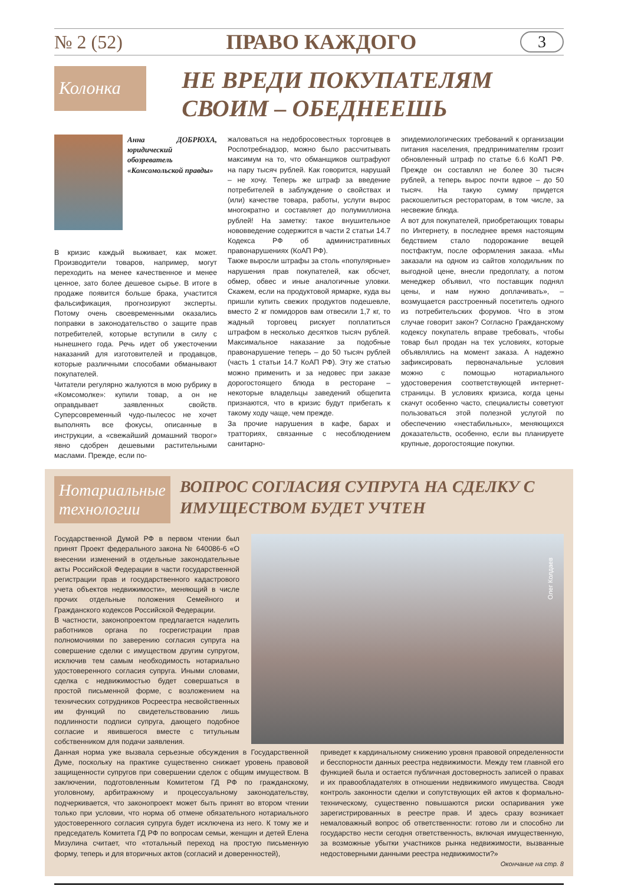№ 2 (52) ПРАВО КАЖДОГО 3
Колонка
НЕ ВРЕДИ ПОКУПАТЕЛЯМ СВОИМ – ОБЕДНЕЕШЬ
Анна ДОБРЮХА, юридический обозреватель «Комсомольской правды»
В кризис каждый выживает, как может. Производители товаров, например, могут переходить на менее качественное и менее ценное, зато более дешевое сырье. В итоге в продаже появится больше брака, участится фальсификация, прогнозируют эксперты. Потому очень своевременными оказались поправки в законодательство о защите прав потребителей, которые вступили в силу с нынешнего года. Речь идет об ужесточении наказаний для изготовителей и продавцов, которые различными способами обманывают покупателей.
Читатели регулярно жалуются в мою рубрику в «Комсомолке»: купили товар, а он не оправдывает заявленных свойств. Суперсовременный чудо-пылесос не хочет выполнять все фокусы, описанные в инструкции, а «свежайший домашний творог» явно сдобрен дешевыми растительными маслами. Прежде, если по-
жаловаться на недобросовестных торговцев в Роспотребнадзор, можно было рассчитывать максимум на то, что обманщиков оштрафуют на пару тысяч рублей. Как говорится, нарушай – не хочу. Теперь же штраф за введение потребителей в заблуждение о свойствах и (или) качестве товара, работы, услуги вырос многократно и составляет до полумиллиона рублей! На заметку: такое внушительное нововведение содержится в части 2 статьи 14.7 Кодекса РФ об административных правонарушениях (КоАП РФ).
Также выросли штрафы за столь «популярные» нарушения прав покупателей, как обсчет, обмер, обвес и иные аналогичные уловки. Скажем, если на продуктовой ярмарке, куда вы пришли купить свежих продуктов подешевле, вместо 2 кг помидоров вам отвесили 1,7 кг, то жадный торговец рискует поплатиться штрафом в несколько десятков тысяч рублей. Максимальное наказание за подобные правонарушение теперь – до 50 тысяч рублей (часть 1 статьи 14.7 КоАП РФ). Эту же статью можно применить и за недовес при заказе дорогостоящего блюда в ресторане – некоторые владельцы заведений общепита признаются, что в кризис будут прибегать к такому ходу чаще, чем прежде.
За прочие нарушения в кафе, барах и траттoриях, связанные с несоблюдением санитарно-
эпидемиологических требований к организации питания населения, предпринимателям грозит обновленный штраф по статье 6.6 КоАП РФ. Прежде он составлял не более 30 тысяч рублей, а теперь вырос почти вдвое – до 50 тысяч. На такую сумму придется раскошелиться рестораторам, в том числе, за несвежие блюда.
А вот для покупателей, приобретающих товары по Интернету, в последнее время настоящим бедствием стало подорожание вещей постфактум, после оформления заказа. «Мы заказали на одном из сайтов холодильник по выгодной цене, внесли предоплату, а потом менеджер объявил, что поставщик поднял цены, и нам нужно доплачивать», – возмущается расстроенный посетитель одного из потребительских форумов. Что в этом случае говорит закон? Согласно Гражданскому кодексу покупатель вправе требовать, чтобы товар был продан на тех условиях, которые объявлялись на момент заказа. А надежно зафиксировать первоначальные условия можно с помощью нотариального удостоверения соответствующей интернет-страницы. В условиях кризиса, когда цены скачут особенно часто, специалисты советуют пользоваться этой полезной услугой по обеспечению «нестабильных», меняющихся доказательств, особенно, если вы планируете крупные, дорогостоящие покупки.
Нотариальные технологии
ВОПРОС СОГЛАСИЯ СУПРУГА НА СДЕЛКУ С ИМУЩЕСТВОМ БУДЕТ УЧТЕН
Государственной Думой РФ в первом чтении был принят Проект федерального закона № 640086-6 «О внесении изменений в отдельные законодательные акты Российской Федерации в части государственной регистрации прав и государственного кадастрового учета объектов недвижимости», меняющий в числе прочих отдельные положения Семейного и Гражданского кодексов Российской Федерации.
В частности, законопроектом предлагается наделить работников органа по госрегистрации прав полномочиями по заверению согласия супруга на совершение сделки с имуществом другим супругом, исключив тем самым необходимость нотариально удостоверенного согласия супруга. Иными словами, сделка с недвижимостью будет совершаться в простой письменной форме, с возложением на технических сотрудников Росреестра несвойственных им функций по свидетельствованию лишь подлинности подписи супруга, дающего подобное согласие и явившегося вместе с титульным собственником для подачи заявления.
Олег Колдаев
Данная норма уже вызвала серьезные обсуждения в Государственной Думе, поскольку на практике существенно снижает уровень правовой защищенности супругов при совершении сделок с общим имуществом. В заключении, подготовленным Комитетом ГД РФ по гражданскому, уголовному, арбитражному и процессуальному законодательству, подчеркивается, что законопроект может быть принят во втором чтении только при условии, что норма об отмене обязательного нотариального удостоверенного согласия супруга будет исключена из него. К тому же и председатель Комитета ГД РФ по вопросам семьи, женщин и детей Елена Мизулина считает, что «тотальный переход на простую письменную форму, теперь и для вторичных актов (согласий и доверенностей),
приведет к кардинальному снижению уровня правовой определенности и бесспорности данных реестра недвижимости. Между тем главной его функцией была и остается публичная достоверность записей о правах и их правообладателях в отношении недвижимого имущества. Сводя контроль законности сделки и сопутствующих ей актов к формально-техническому, существенно повышаются риски оспаривания уже зарегистрированных в реестре прав. И здесь сразу возникает немаловажный вопрос об ответственности: готово ли и способно ли государство нести сегодня ответственность, включая имущественную, за возможные убытки участников рынка недвижимости, вызванные недостоверными данными реестра недвижимости?»
Окончание на стр. 8